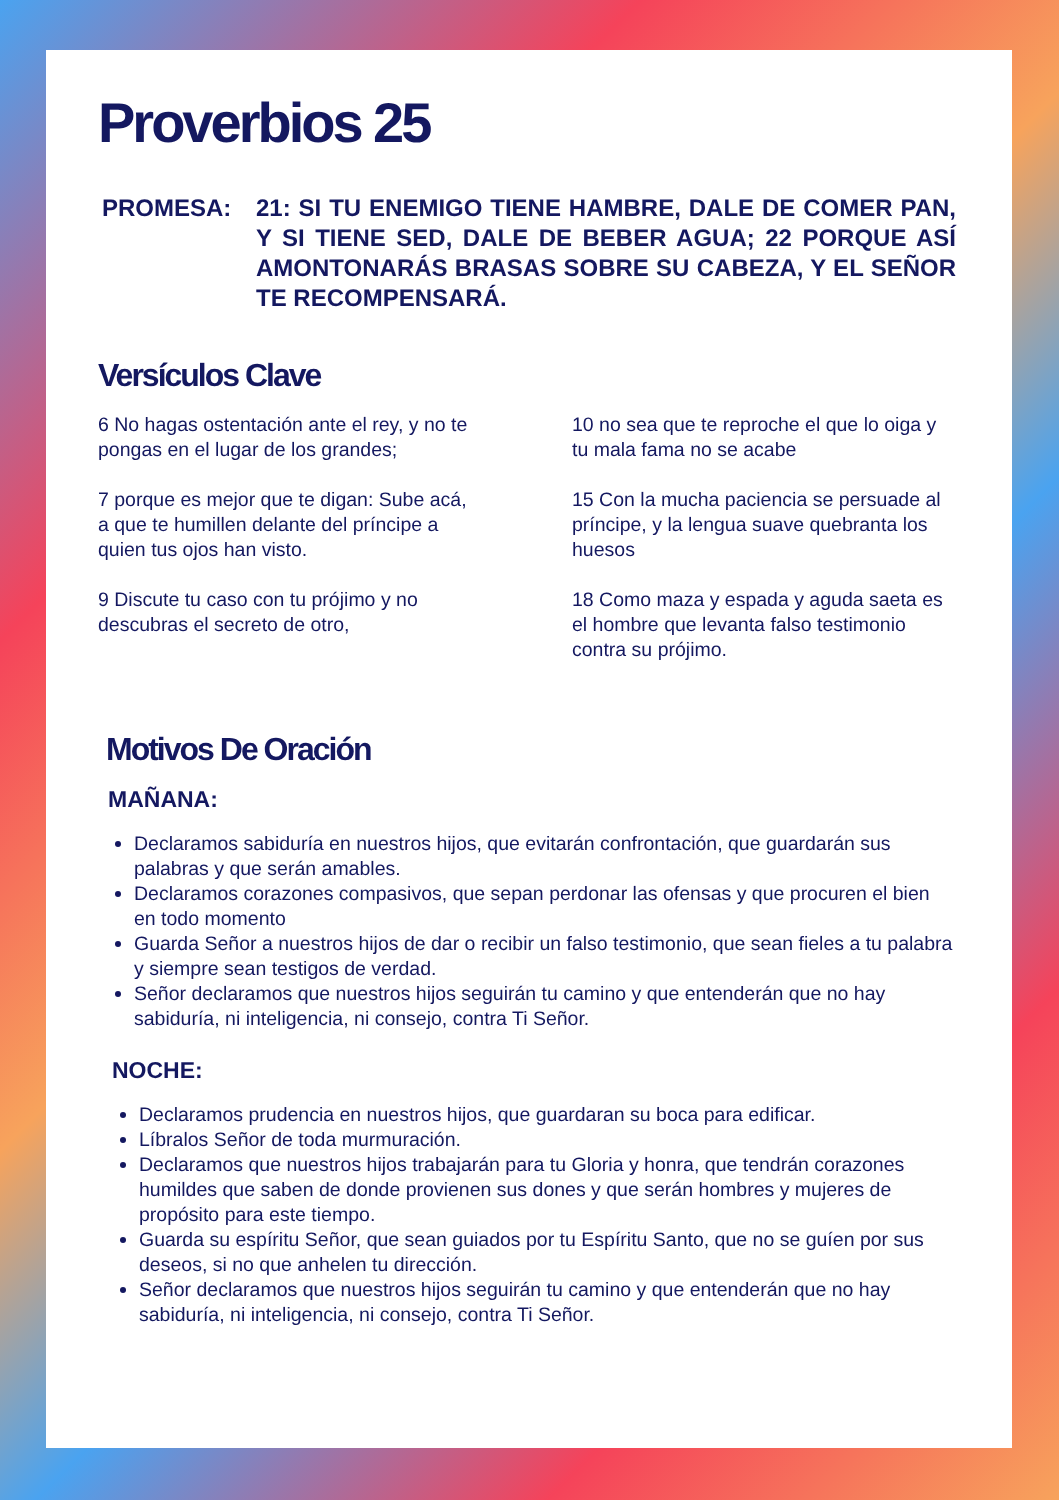Proverbios 25
PROMESA: 21: SI TU ENEMIGO TIENE HAMBRE, DALE DE COMER PAN, Y SI TIENE SED, DALE DE BEBER AGUA; 22 PORQUE ASÍ AMONTONARÁS BRASAS SOBRE SU CABEZA, Y EL SEÑOR TE RECOMPENSARÁ.
Versículos Clave
6 No hagas ostentación ante el rey, y no te pongas en el lugar de los grandes;
7 porque es mejor que te digan: Sube acá, a que te humillen delante del príncipe a quien tus ojos han visto.
9 Discute tu caso con tu prójimo y no descubras el secreto de otro,
10 no sea que te reproche el que lo oiga y tu mala fama no se acabe
15 Con la mucha paciencia se persuade al príncipe, y la lengua suave quebranta los huesos
18 Como maza y espada y aguda saeta es el hombre que levanta falso testimonio contra su prójimo.
Motivos De Oración
MAÑANA:
Declaramos sabiduría en nuestros hijos, que evitarán confrontación, que guardarán sus palabras y que serán amables.
Declaramos corazones compasivos, que sepan perdonar las ofensas y que procuren el bien en todo momento
Guarda Señor a nuestros hijos de dar o recibir un falso testimonio, que sean fieles a tu palabra y siempre sean testigos de verdad.
Señor declaramos que nuestros hijos seguirán tu camino y que entenderán que no hay sabiduría, ni inteligencia, ni consejo, contra Ti Señor.
NOCHE:
Declaramos prudencia en nuestros hijos, que guardaran su boca para edificar.
Líbralos Señor de toda murmuración.
Declaramos que nuestros hijos trabajarán para tu Gloria y honra, que tendrán corazones humildes que saben de donde provienen sus dones y que serán hombres y mujeres de propósito para este tiempo.
Guarda su espíritu Señor, que sean guiados por tu Espíritu Santo, que no se guíen por sus deseos, si no que anhelen tu dirección.
Señor declaramos que nuestros hijos seguirán tu camino y que entenderán que no hay sabiduría, ni inteligencia, ni consejo, contra Ti Señor.